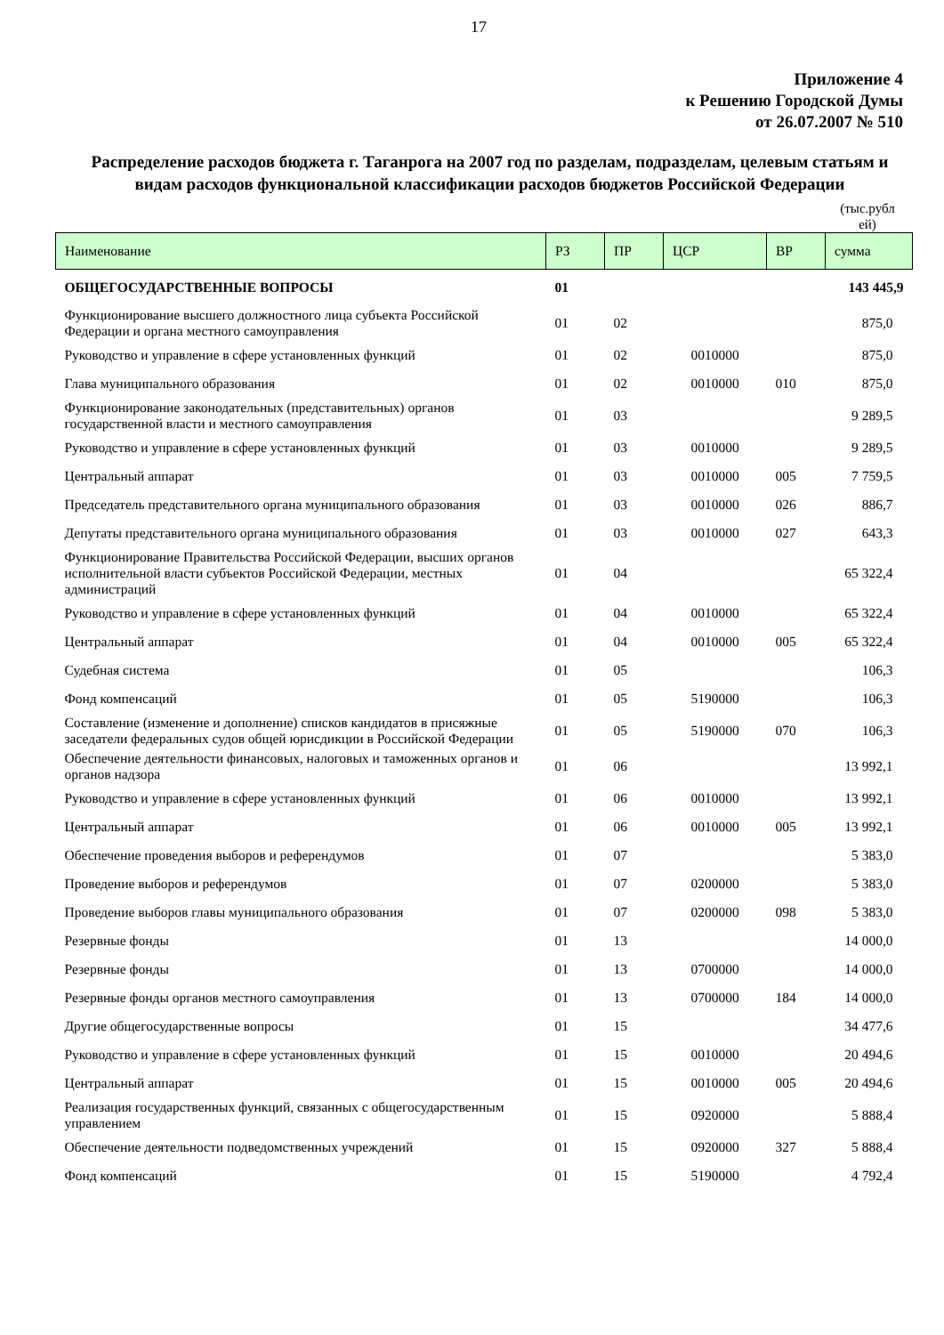17
Приложение 4
к Решению Городской Думы
от 26.07.2007 № 510
Распределение расходов бюджета г. Таганрога на 2007 год по разделам, подразделам, целевым статьям и видам расходов функциональной классификации расходов бюджетов Российской Федерации
(тыс.рубл ей)
| Наименование | РЗ | ПР | ЦСР | ВР | сумма |
| --- | --- | --- | --- | --- | --- |
| ОБЩЕГОСУДАРСТВЕННЫЕ ВОПРОСЫ | 01 | | | | 143 445,9 |
| Функционирование высшего должностного лица субъекта Российской Федерации и органа местного самоуправления | 01 | 02 | | | 875,0 |
| Руководство и управление в сфере установленных функций | 01 | 02 | 0010000 | | 875,0 |
| Глава муниципального образования | 01 | 02 | 0010000 | 010 | 875,0 |
| Функционирование законодательных (представительных) органов государственной власти и местного самоуправления | 01 | 03 | | | 9 289,5 |
| Руководство и управление в сфере установленных функций | 01 | 03 | 0010000 | | 9 289,5 |
| Центральный аппарат | 01 | 03 | 0010000 | 005 | 7 759,5 |
| Председатель представительного органа муниципального образования | 01 | 03 | 0010000 | 026 | 886,7 |
| Депутаты представительного органа муниципального образования | 01 | 03 | 0010000 | 027 | 643,3 |
| Функционирование Правительства Российской Федерации, высших органов исполнительной власти субъектов Российской Федерации, местных администраций | 01 | 04 | | | 65 322,4 |
| Руководство и управление в сфере установленных функций | 01 | 04 | 0010000 | | 65 322,4 |
| Центральный аппарат | 01 | 04 | 0010000 | 005 | 65 322,4 |
| Судебная система | 01 | 05 | | | 106,3 |
| Фонд компенсаций | 01 | 05 | 5190000 | | 106,3 |
| Составление (изменение и дополнение) списков кандидатов в присяжные заседатели федеральных судов общей юрисдикции в Российской Федерации | 01 | 05 | 5190000 | 070 | 106,3 |
| Обеспечение деятельности финансовых, налоговых и таможенных органов и органов надзора | 01 | 06 | | | 13 992,1 |
| Руководство и управление в сфере установленных функций | 01 | 06 | 0010000 | | 13 992,1 |
| Центральный аппарат | 01 | 06 | 0010000 | 005 | 13 992,1 |
| Обеспечение проведения выборов и референдумов | 01 | 07 | | | 5 383,0 |
| Проведение выборов и референдумов | 01 | 07 | 0200000 | | 5 383,0 |
| Проведение выборов главы муниципального образования | 01 | 07 | 0200000 | 098 | 5 383,0 |
| Резервные фонды | 01 | 13 | | | 14 000,0 |
| Резервные фонды | 01 | 13 | 0700000 | | 14 000,0 |
| Резервные фонды органов местного самоуправления | 01 | 13 | 0700000 | 184 | 14 000,0 |
| Другие общегосударственные вопросы | 01 | 15 | | | 34 477,6 |
| Руководство и управление в сфере установленных функций | 01 | 15 | 0010000 | | 20 494,6 |
| Центральный аппарат | 01 | 15 | 0010000 | 005 | 20 494,6 |
| Реализация государственных функций, связанных с общегосударственным управлением | 01 | 15 | 0920000 | | 5 888,4 |
| Обеспечение деятельности подведомственных учреждений | 01 | 15 | 0920000 | 327 | 5 888,4 |
| Фонд компенсаций | 01 | 15 | 5190000 | | 4 792,4 |